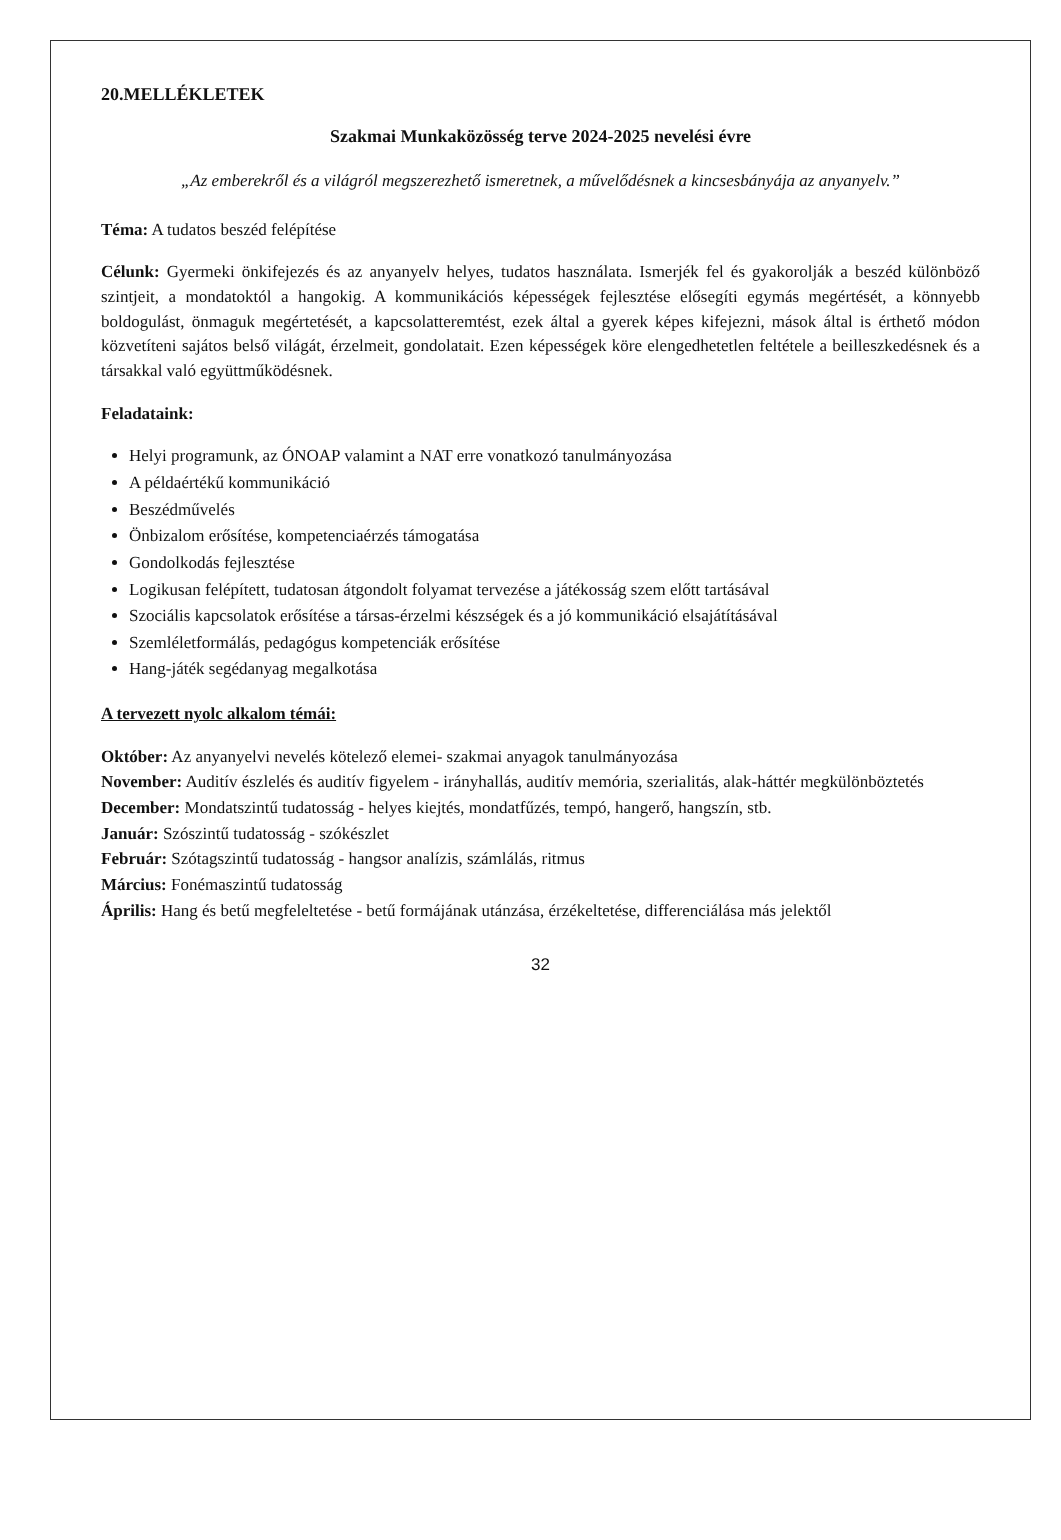20.MELLÉKLETEK
Szakmai Munkaközösség terve 2024-2025 nevelési évre
„Az emberekről és a világról megszerezhető ismeretnek, a művelődésnek a kincsesbányája az anyanyelv.”
Téma: A tudatos beszéd felépítése
Célunk: Gyermeki önkifejezés és az anyanyelv helyes, tudatos használata. Ismerjék fel és gyakorolják a beszéd különböző szintjeit, a mondatoktól a hangokig. A kommunikációs képességek fejlesztése elősegíti egymás megértését, a könnyebb boldogulást, önmaguk megértetését, a kapcsolatteremtést, ezek által a gyerek képes kifejezni, mások által is érthető módon közvetíteni sajátos belső világát, érzelmeit, gondolatait. Ezen képességek köre elengedhetetlen feltétele a beilleszkedésnek és a társakkal való együttműködésnek.
Feladataink:
Helyi programunk, az ÓNOAP valamint a NAT erre vonatkozó tanulmányozása
A példaértékű kommunikáció
Beszédművelés
Önbizalom erősítése, kompetenciaérzés támogatása
Gondolkodás fejlesztése
Logikusan felépített, tudatosan átgondolt folyamat tervezése a játékosság szem előtt tartásával
Szociális kapcsolatok erősítése a társas-érzelmi készségek és a jó kommunikáció elsajátításával
Szemléletformálás, pedagógus kompetenciák erősítése
Hang-játék segédanyag megalkotása
A tervezett nyolc alkalom témái:
Október: Az anyanyelvi nevelés kötelező elemei- szakmai anyagok tanulmányozása
November: Auditív észlelés és auditív figyelem - irányhallás, auditív memória, szerialitás, alak-háttér megkülönböztetés
December: Mondatszintű tudatosság - helyes kiejtés, mondatfűzés, tempó, hangerő, hangszín, stb.
Január: Szószintű tudatosság - szókészlet
Február: Szótagszintű tudatosság - hangsor analízis, számlálás, ritmus
Március: Fonémaszintű tudatosság
Április: Hang és betű megfeleltetése - betű formájának utánzása, érzékeltetése, differenciálása más jelektől
32